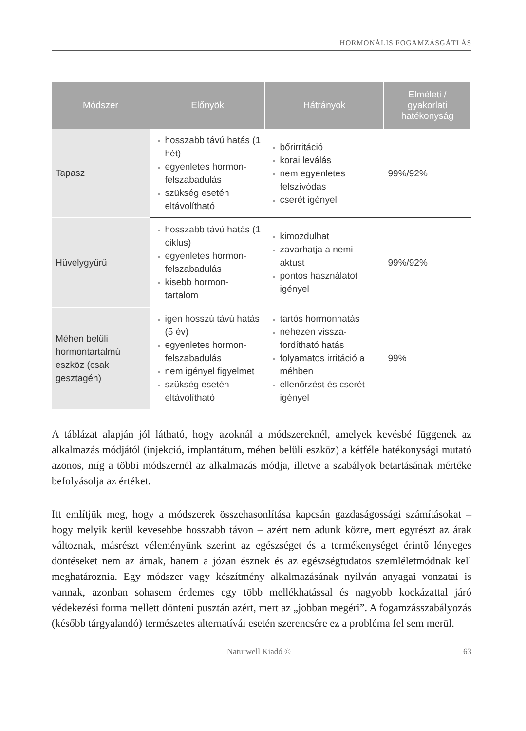HORMONÁLIS FOGAMZÁSGÁTLÁS
| Módszer | Előnyök | Hátrányok | Elméleti / gyakorlati hatékonyság |
| --- | --- | --- | --- |
| Tapasz | hosszabb távú hatás (1 hét) egyenletes hormon-felszabadulás szükség esetén eltávolítható | bőrirritáció korai leválás nem egyenletes felszívódás cserét igényel | 99%/92% |
| Hüvelygyűrű | hosszabb távú hatás (1 ciklus) egyenletes hormon-felszabadulás kisebb hormon-tartalom | kimozdulhat zavarhatja a nemi aktust pontos használatot igényel | 99%/92% |
| Méhen belüli hormontartalmú eszköz (csak gesztagén) | igen hosszú távú hatás (5 év) egyenletes hormon-felszabadulás nem igényel figyelmet szükség esetén eltávolítható | tartós hormonhatás nehezen vissza-fordítható hatás folyamatos irritáció a méhben ellenőrzést és cserét igényel | 99% |
A táblázat alapján jól látható, hogy azoknál a módszereknél, amelyek kevésbé függenek az alkalmazás módjától (injekció, implantátum, méhen belüli eszköz) a kétféle hatékonysági mutató azonos, míg a többi módszernél az alkalmazás módja, illetve a szabályok betartásának mértéke befolyásolja az értéket.
Itt említjük meg, hogy a módszerek összehasonlítása kapcsán gazdaságossági számításokat – hogy melyik kerül kevesebbe hosszabb távon – azért nem adunk közre, mert egyrészt az árak változnak, másrészt véleményünk szerint az egészséget és a termékenységet érintő lényeges döntéseket nem az árnak, hanem a józan észnek és az egészségtudatos szemléletmódnak kell meghatároznia. Egy módszer vagy készítmény alkalmazásának nyilván anyagai vonzatai is vannak, azonban sohasem érdemes egy több mellékhatással és nagyobb kockázattal járó védekezési forma mellett dönteni pusztán azért, mert az „jobban megéri”. A fogamzásszabályozás (később tárgyalandó) természetes alternatívái esetén szerencsére ez a probléma fel sem merül.
Naturwell Kiadó © 63